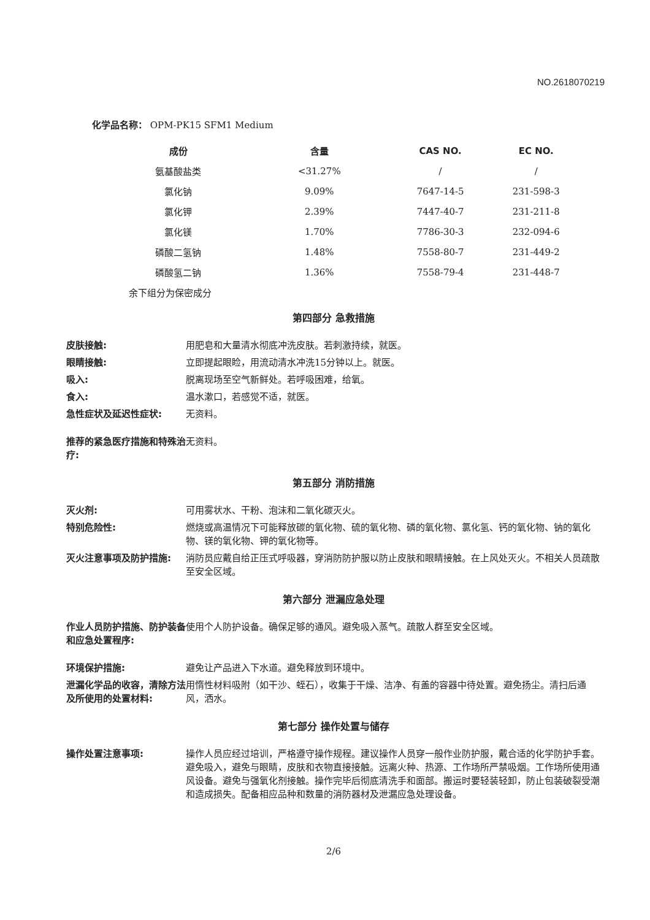NO.2618070219
化学品名称： OPM-PK15 SFM1 Medium
| 成份 | 含量 | CAS NO. | EC NO. |
| --- | --- | --- | --- |
| 氨基酸盐类 | <31.27% | / | / |
| 氯化钠 | 9.09% | 7647-14-5 | 231-598-3 |
| 氯化钾 | 2.39% | 7447-40-7 | 231-211-8 |
| 氯化镁 | 1.70% | 7786-30-3 | 232-094-6 |
| 磷酸二氢钠 | 1.48% | 7558-80-7 | 231-449-2 |
| 磷酸氢二钠 | 1.36% | 7558-79-4 | 231-448-7 |
余下组分为保密成分
第四部分 急救措施
| 皮肤接触: | 用肥皂和大量清水彻底冲洗皮肤。若刺激持续，就医。 |
| 眼睛接触: | 立即提起眼睑，用流动清水冲洗15分钟以上。就医。 |
| 吸入: | 脱离现场至空气新鲜处。若呼吸困难，给氧。 |
| 食入: | 温水漱口，若感觉不适，就医。 |
| 急性症状及延迟性症状: | 无资料。 |
| 推荐的紧急医疗措施和特殊治疗: | 无资料。 |
第五部分 消防措施
| 灭火剂: | 可用雾状水、干粉、泡沫和二氧化碳灭火。 |
| 特别危险性: | 燃烧或高温情况下可能释放碳的氧化物、硫的氧化物、磷的氧化物、氯化氢、钙的氧化物、钠的氧化物、镁的氧化物、钾的氧化物等。 |
| 灭火注意事项及防护措施: | 消防员应戴自给正压式呼吸器，穿消防防护服以防止皮肤和眼睛接触。在上风处灭火。不相关人员疏散至安全区域。 |
第六部分 泄漏应急处理
| 作业人员防护措施、防护装备和应急处置程序: | 使用个人防护设备。确保足够的通风。避免吸入蒸气。疏散人群至安全区域。 |
| 环境保护措施: | 避免让产品进入下水道。避免释放到环境中。 |
| 泄漏化学品的收容，清除方法及所使用的处置材料: | 用惰性材料吸附（如干沙、蛭石），收集于干燥、洁净、有盖的容器中待处置。避免扬尘。清扫后通风，洒水。 |
第七部分 操作处置与储存
| 操作处置注意事项: | 操作人员应经过培训，严格遵守操作规程。建议操作人员穿一般作业防护服，戴合适的化学防护手套。避免吸入，避免与眼睛，皮肤和衣物直接接触。远离火种、热源、工作场所严禁吸烟。工作场所使用通风设备。避免与强氧化剂接触。操作完毕后彻底清洗手和面部。搬运时要轻装轻卸，防止包装破裂受潮和造成损失。配备相应品种和数量的消防器材及泄漏应急处理设备。 |
2/6